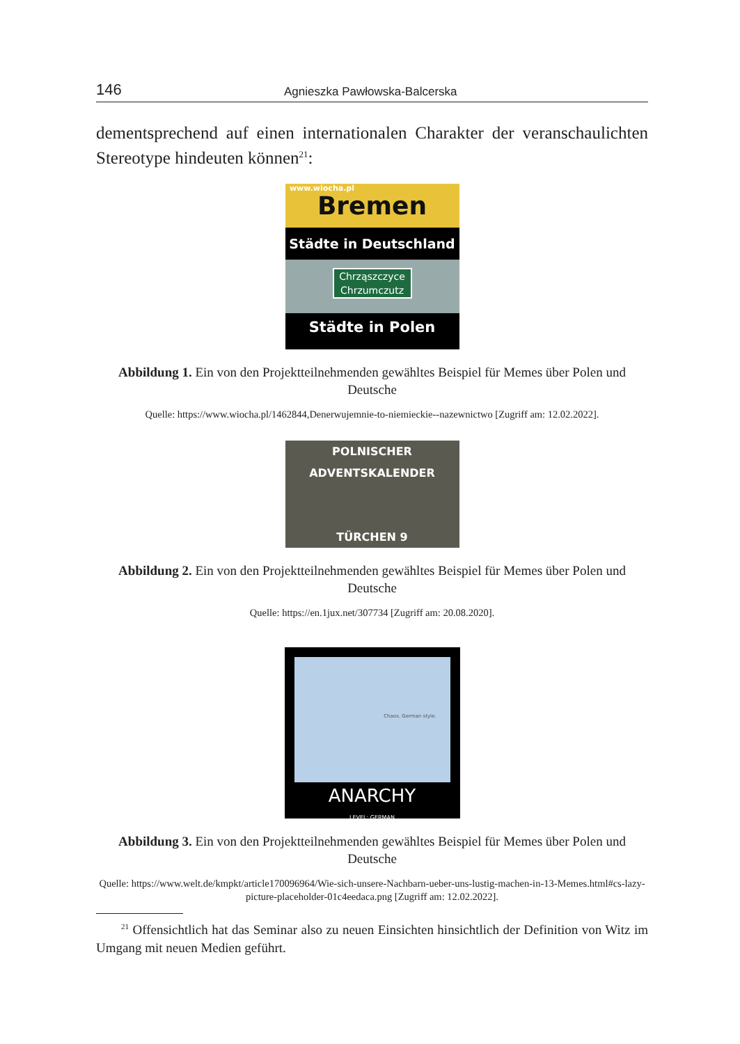146 Agnieszka Pawłowska-Balcerska
dementsprechend auf einen internationalen Charakter der veranschaulichten Stereotype hindeuten können<sup>21</sup>:
www.wiocha.pl Bremen
Städte in Deutschland
Chrząszczyce
Chrzumczutz
Städte in Polen
Abbildung 1. Ein von den Projektteilnehmenden gewähltes Beispiel für Memes über Polen und Deutsche
Quelle: https://www.wiocha.pl/1462844,Denerwujemnie-to-niemieckie--nazewnictwo [Zugriff am: 12.02.2022].
POLNISCHER ADVENTSKALENDER
TÜRCHEN 9
Abbildung 2. Ein von den Projektteilnehmenden gewähltes Beispiel für Memes über Polen und Deutsche
Quelle: https://en.1jux.net/307734 [Zugriff am: 20.08.2020].
Chaos. German style.
ANARCHY
LEVEL: GERMAN
Abbildung 3. Ein von den Projektteilnehmenden gewähltes Beispiel für Memes über Polen und Deutsche
Quelle: https://www.welt.de/kmpkt/article170096964/Wie-sich-unsere-Nachbarn-ueber-uns-lustig-machen-in-13-Memes.html#cs-lazy-picture-placeholder-01c4eedaca.png [Zugriff am: 12.02.2022].
<sup>21</sup> Offensichtlich hat das Seminar also zu neuen Einsichten hinsichtlich der Definition von Witz im Umgang mit neuen Medien geführt.